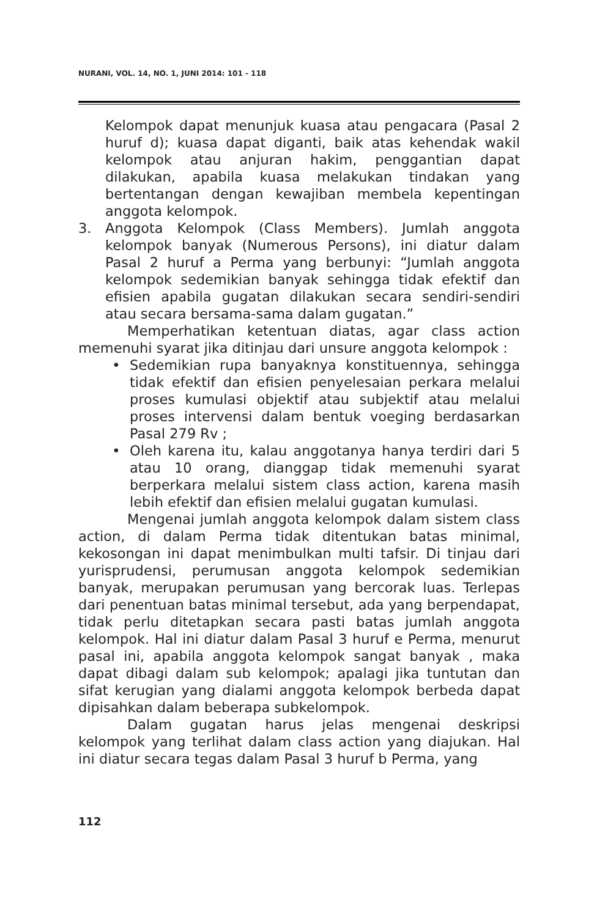NURANI, VOL. 14, NO. 1, JUNI 2014: 101 - 118
Kelompok dapat menunjuk kuasa atau pengacara (Pasal 2 huruf d); kuasa dapat diganti, baik atas kehendak wakil kelompok atau anjuran hakim, penggantian dapat dilakukan, apabila kuasa melakukan tindakan yang bertentangan dengan kewajiban membela kepentingan anggota kelompok.
3. Anggota Kelompok (Class Members). Jumlah anggota kelompok banyak (Numerous Persons), ini diatur dalam Pasal 2 huruf a Perma yang berbunyi: “Jumlah anggota kelompok sedemikian banyak sehingga tidak efektif dan efisien apabila gugatan dilakukan secara sendiri-sendiri atau secara bersama-sama dalam gugatan.”
Memperhatikan ketentuan diatas, agar class action memenuhi syarat jika ditinjau dari unsure anggota kelompok :
• Sedemikian rupa banyaknya konstituennya, sehingga tidak efektif dan efisien penyelesaian perkara melalui proses kumulasi objektif atau subjektif atau melalui proses intervensi dalam bentuk voeging berdasarkan Pasal 279 Rv ;
• Oleh karena itu, kalau anggotanya hanya terdiri dari 5 atau 10 orang, dianggap tidak memenuhi syarat berperkara melalui sistem class action, karena masih lebih efektif dan efisien melalui gugatan kumulasi.
Mengenai jumlah anggota kelompok dalam sistem class action, di dalam Perma tidak ditentukan batas minimal, kekosongan ini dapat menimbulkan multi tafsir. Di tinjau dari yurisprudensi, perumusan anggota kelompok sedemikian banyak, merupakan perumusan yang bercorak luas. Terlepas dari penentuan batas minimal tersebut, ada yang berpendapat, tidak perlu ditetapkan secara pasti batas jumlah anggota kelompok. Hal ini diatur dalam Pasal 3 huruf e Perma, menurut pasal ini, apabila anggota kelompok sangat banyak , maka dapat dibagi dalam sub kelompok; apalagi jika tuntutan dan sifat kerugian yang dialami anggota kelompok berbeda dapat dipisahkan dalam beberapa subkelompok.
Dalam gugatan harus jelas mengenai deskripsi kelompok yang terlihat dalam class action yang diajukan. Hal ini diatur secara tegas dalam Pasal 3 huruf b Perma, yang
112